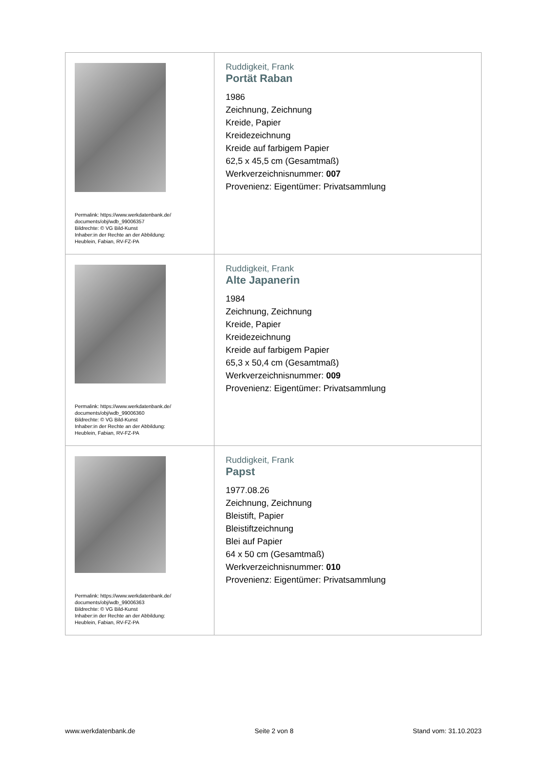| Permalink: https://www.werkdatenbank.de/ documents/obj/wdb_99006357 Bildrechte: © VG Bild-Kunst Inhaber:in der Rechte an der Abbildung: Heublein, Fabian, RV-FZ-PA | Ruddigkeit, Frank Portät Raban 1986 Zeichnung, Zeichnung Kreide, Papier Kreidezeichnung Kreide auf farbigem Papier 62,5 x 45,5 cm (Gesamtmaß) Werkverzeichnisnummer: 007 Provenienz: Eigentümer: Privatsammlung |
| Permalink: https://www.werkdatenbank.de/ documents/obj/wdb_99006360 Bildrechte: © VG Bild-Kunst Inhaber:in der Rechte an der Abbildung: Heublein, Fabian, RV-FZ-PA | Ruddigkeit, Frank Alte Japanerin 1984 Zeichnung, Zeichnung Kreide, Papier Kreidezeichnung Kreide auf farbigem Papier 65,3 x 50,4 cm (Gesamtmaß) Werkverzeichnisnummer: 009 Provenienz: Eigentümer: Privatsammlung |
| Permalink: https://www.werkdatenbank.de/ documents/obj/wdb_99006363 Bildrechte: © VG Bild-Kunst Inhaber:in der Rechte an der Abbildung: Heublein, Fabian, RV-FZ-PA | Ruddigkeit, Frank Papst 1977.08.26 Zeichnung, Zeichnung Bleistift, Papier Bleistiftzeichnung Blei auf Papier 64 x 50 cm (Gesamtmaß) Werkverzeichnisnummer: 010 Provenienz: Eigentümer: Privatsammlung |
www.werkdatenbank.de Seite 2 von 8 Stand vom: 31.10.2023